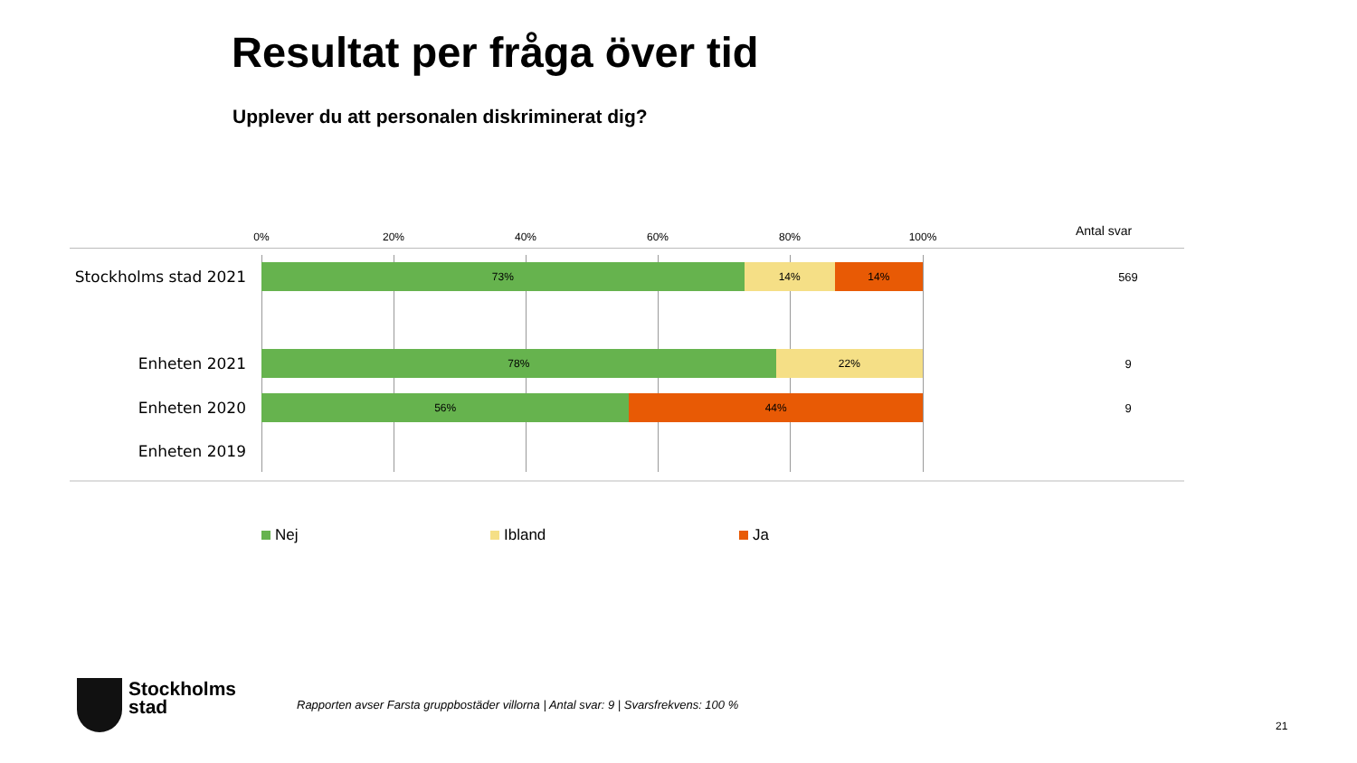Resultat per fråga över tid
Upplever du att personalen diskriminerat dig?
0% 20% 40% 60% 80% 100% Antal svar
Stockholms stad 2021
73% 14% 14% 569
Enheten 2021
78% 22% 9
Enheten 2020
56% 44% 9
Enheten 2019
Nej Ibland Ja
Stockholms
stad
Rapporten avser Farsta gruppbostäder villorna | Antal svar: 9 | Svarsfrekvens: 100 %
21